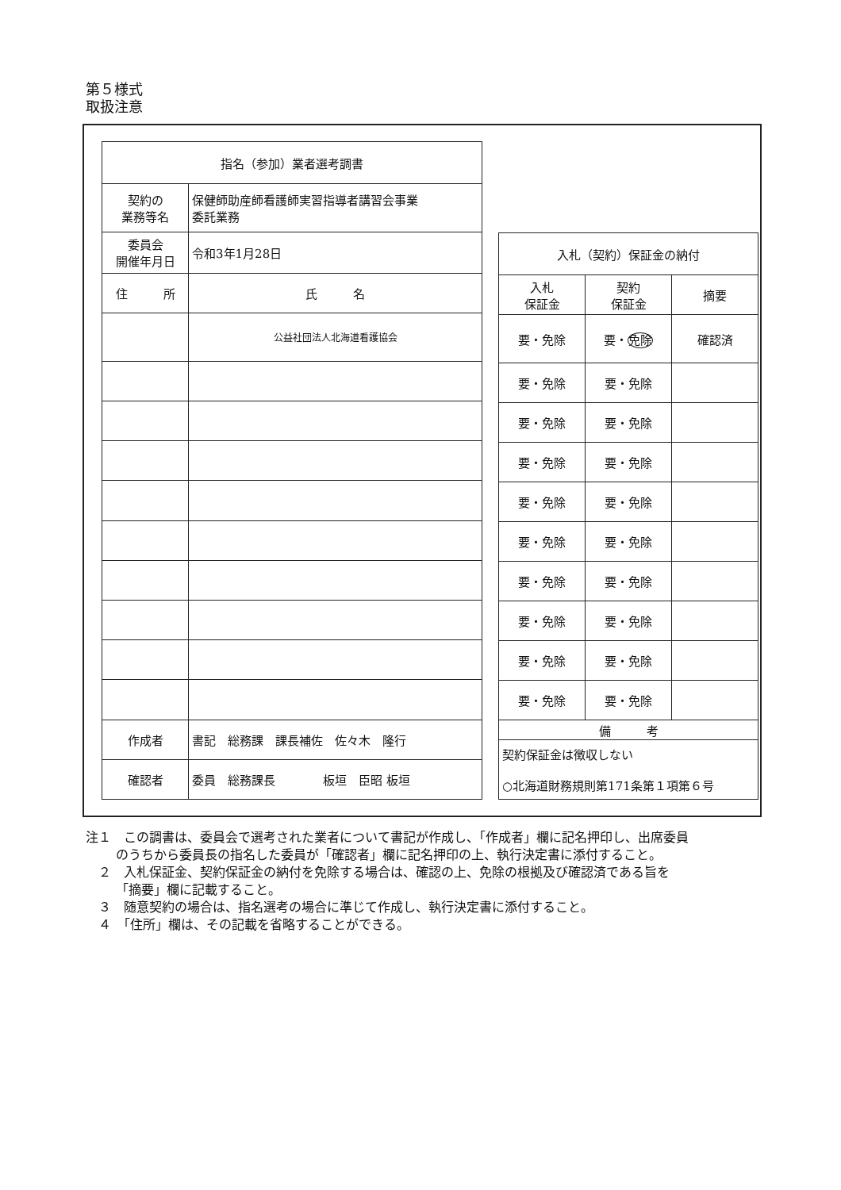第５様式
取扱注意
| 指名（参加）業者選考調書 | | |
| 契約の 業務等名 | 保健師助産師看護師実習指導者講習会事業 委託業務 | |
| 委員会 開催年月日 | 令和3年1月28日 | |
| 住 所 | | 氏 名 |
| | | 公益社団法人北海道看護協会 |
| 作成者 | 書記 総務課 課長補佐 佐々木 隆行 | |
| 確認者 | 委員 総務課長 板垣 臣昭 板垣 | |
| 入札（契約）保証金の納付 | | |
| 入札 保証金 | 契約 保証金 | 摘要 |
| 要・免除 | 要・ 免除 | 確認済 |
| 要・免除 | 要・免除 | |
| 要・免除 | 要・免除 | |
| 要・免除 | 要・免除 | |
| 要・免除 | 要・免除 | |
| 要・免除 | 要・免除 | |
| 要・免除 | 要・免除 | |
| 要・免除 | 要・免除 | |
| 要・免除 | 要・免除 | |
| 要・免除 | 要・免除 | |
| 備 考 | | |
| 契約保証金は徴収しない ○北海道財務規則第171条第１項第６号 | | |
注１　この調書は、委員会で選考された業者について書記が作成し、「作成者」欄に記名押印し、出席委員のうちから委員長の指名した委員が「確認者」欄に記名押印の上、執行決定書に添付すること。
　２　入札保証金、契約保証金の納付を免除する場合は、確認の上、免除の根拠及び確認済である旨を「摘要」欄に記載すること。
　３　随意契約の場合は、指名選考の場合に準じて作成し、執行決定書に添付すること。
　４　「住所」欄は、その記載を省略することができる。